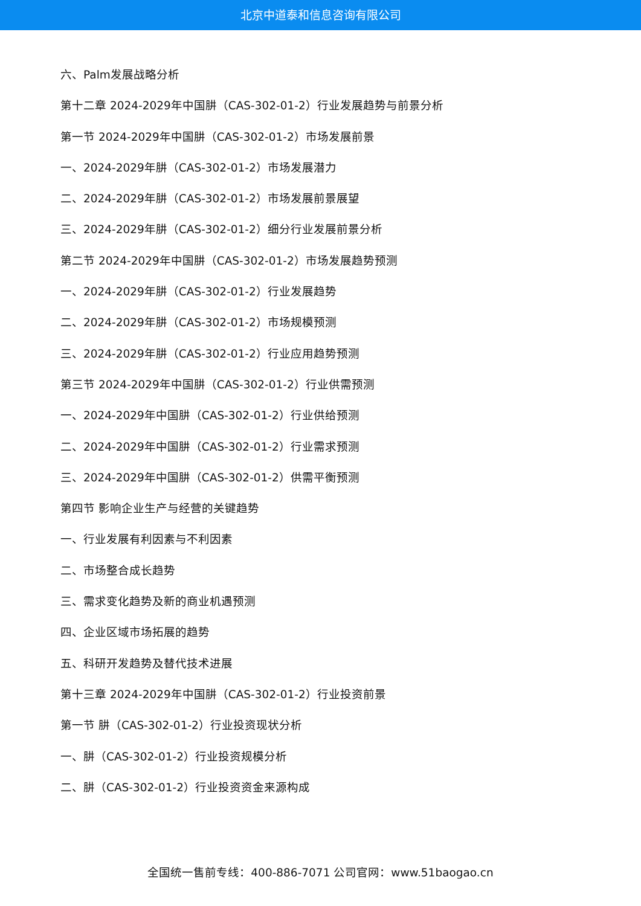北京中道泰和信息咨询有限公司
六、Palm发展战略分析
第十二章 2024-2029年中国肼（CAS-302-01-2）行业发展趋势与前景分析
第一节 2024-2029年中国肼（CAS-302-01-2）市场发展前景
一、2024-2029年肼（CAS-302-01-2）市场发展潜力
二、2024-2029年肼（CAS-302-01-2）市场发展前景展望
三、2024-2029年肼（CAS-302-01-2）细分行业发展前景分析
第二节 2024-2029年中国肼（CAS-302-01-2）市场发展趋势预测
一、2024-2029年肼（CAS-302-01-2）行业发展趋势
二、2024-2029年肼（CAS-302-01-2）市场规模预测
三、2024-2029年肼（CAS-302-01-2）行业应用趋势预测
第三节 2024-2029年中国肼（CAS-302-01-2）行业供需预测
一、2024-2029年中国肼（CAS-302-01-2）行业供给预测
二、2024-2029年中国肼（CAS-302-01-2）行业需求预测
三、2024-2029年中国肼（CAS-302-01-2）供需平衡预测
第四节 影响企业生产与经营的关键趋势
一、行业发展有利因素与不利因素
二、市场整合成长趋势
三、需求变化趋势及新的商业机遇预测
四、企业区域市场拓展的趋势
五、科研开发趋势及替代技术进展
第十三章 2024-2029年中国肼（CAS-302-01-2）行业投资前景
第一节 肼（CAS-302-01-2）行业投资现状分析
一、肼（CAS-302-01-2）行业投资规模分析
二、肼（CAS-302-01-2）行业投资资金来源构成
全国统一售前专线：400-886-7071 公司官网：www.51baogao.cn